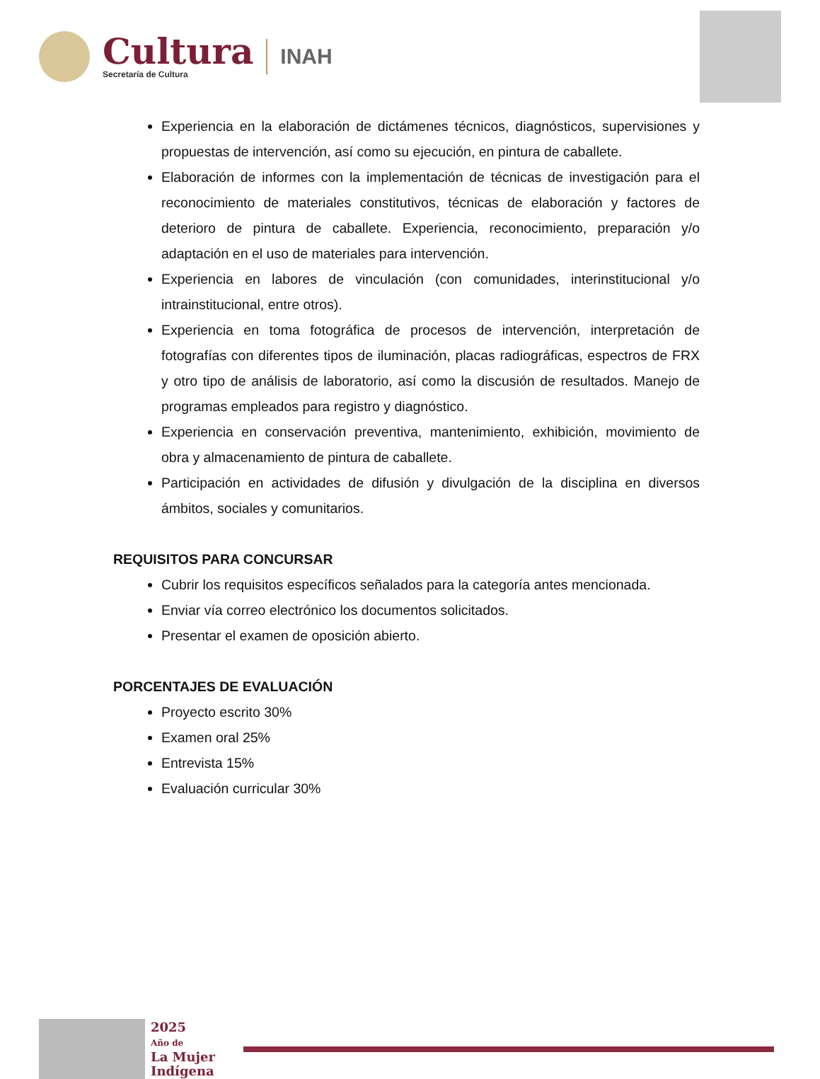Cultura
Secretaría de Cultura
INAH
Experiencia en la elaboración de dictámenes técnicos, diagnósticos, supervisiones y propuestas de intervención, así como su ejecución, en pintura de caballete.
Elaboración de informes con la implementación de técnicas de investigación para el reconocimiento de materiales constitutivos, técnicas de elaboración y factores de deterioro de pintura de caballete. Experiencia, reconocimiento, preparación y/o adaptación en el uso de materiales para intervención.
Experiencia en labores de vinculación (con comunidades, interinstitucional y/o intrainstitucional, entre otros).
Experiencia en toma fotográfica de procesos de intervención, interpretación de fotografías con diferentes tipos de iluminación, placas radiográficas, espectros de FRX y otro tipo de análisis de laboratorio, así como la discusión de resultados. Manejo de programas empleados para registro y diagnóstico.
Experiencia en conservación preventiva, mantenimiento, exhibición, movimiento de obra y almacenamiento de pintura de caballete.
Participación en actividades de difusión y divulgación de la disciplina en diversos ámbitos, sociales y comunitarios.
REQUISITOS PARA CONCURSAR
Cubrir los requisitos específicos señalados para la categoría antes mencionada.
Enviar vía correo electrónico los documentos solicitados.
Presentar el examen de oposición abierto.
PORCENTAJES DE EVALUACIÓN
Proyecto escrito 30%
Examen oral 25%
Entrevista 15%
Evaluación curricular 30%
2025
Año de
La Mujer
Indígena